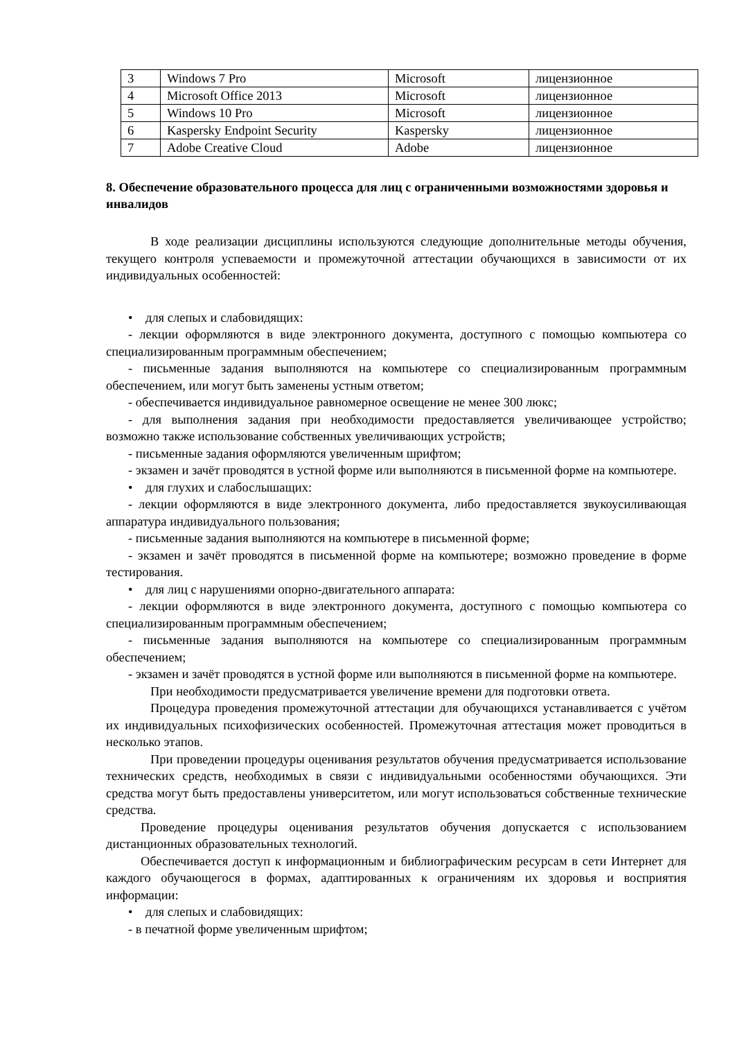| 3 | Windows 7 Pro | Microsoft | лицензионное |
| 4 | Microsoft Office 2013 | Microsoft | лицензионное |
| 5 | Windows 10 Pro | Microsoft | лицензионное |
| 6 | Kaspersky Endpoint Security | Kaspersky | лицензионное |
| 7 | Adobe Creative Cloud | Adobe | лицензионное |
8. Обеспечение образовательного процесса для лиц с ограниченными возможностями здоровья и инвалидов
В ходе реализации дисциплины используются следующие дополнительные методы обучения, текущего контроля успеваемости и промежуточной аттестации обучающихся в зависимости от их индивидуальных особенностей:
• для слепых и слабовидящих:
- лекции оформляются в виде электронного документа, доступного с помощью компьютера со специализированным программным обеспечением;
- письменные задания выполняются на компьютере со специализированным программным обеспечением, или могут быть заменены устным ответом;
- обеспечивается индивидуальное равномерное освещение не менее 300 люкс;
- для выполнения задания при необходимости предоставляется увеличивающее устройство; возможно также использование собственных увеличивающих устройств;
- письменные задания оформляются увеличенным шрифтом;
- экзамен и зачёт проводятся в устной форме или выполняются в письменной форме на компьютере.
• для глухих и слабослышащих:
- лекции оформляются в виде электронного документа, либо предоставляется звукоусиливающая аппаратура индивидуального пользования;
- письменные задания выполняются на компьютере в письменной форме;
- экзамен и зачёт проводятся в письменной форме на компьютере; возможно проведение в форме тестирования.
• для лиц с нарушениями опорно-двигательного аппарата:
- лекции оформляются в виде электронного документа, доступного с помощью компьютера со специализированным программным обеспечением;
- письменные задания выполняются на компьютере со специализированным программным обеспечением;
- экзамен и зачёт проводятся в устной форме или выполняются в письменной форме на компьютере.
При необходимости предусматривается увеличение времени для подготовки ответа.
Процедура проведения промежуточной аттестации для обучающихся устанавливается с учётом их индивидуальных психофизических особенностей. Промежуточная аттестация может проводиться в несколько этапов.
При проведении процедуры оценивания результатов обучения предусматривается использование технических средств, необходимых в связи с индивидуальными особенностями обучающихся. Эти средства могут быть предоставлены университетом, или могут использоваться собственные технические средства.
Проведение процедуры оценивания результатов обучения допускается с использованием дистанционных образовательных технологий.
Обеспечивается доступ к информационным и библиографическим ресурсам в сети Интернет для каждого обучающегося в формах, адаптированных к ограничениям их здоровья и восприятия информации:
• для слепых и слабовидящих:
- в печатной форме увеличенным шрифтом;